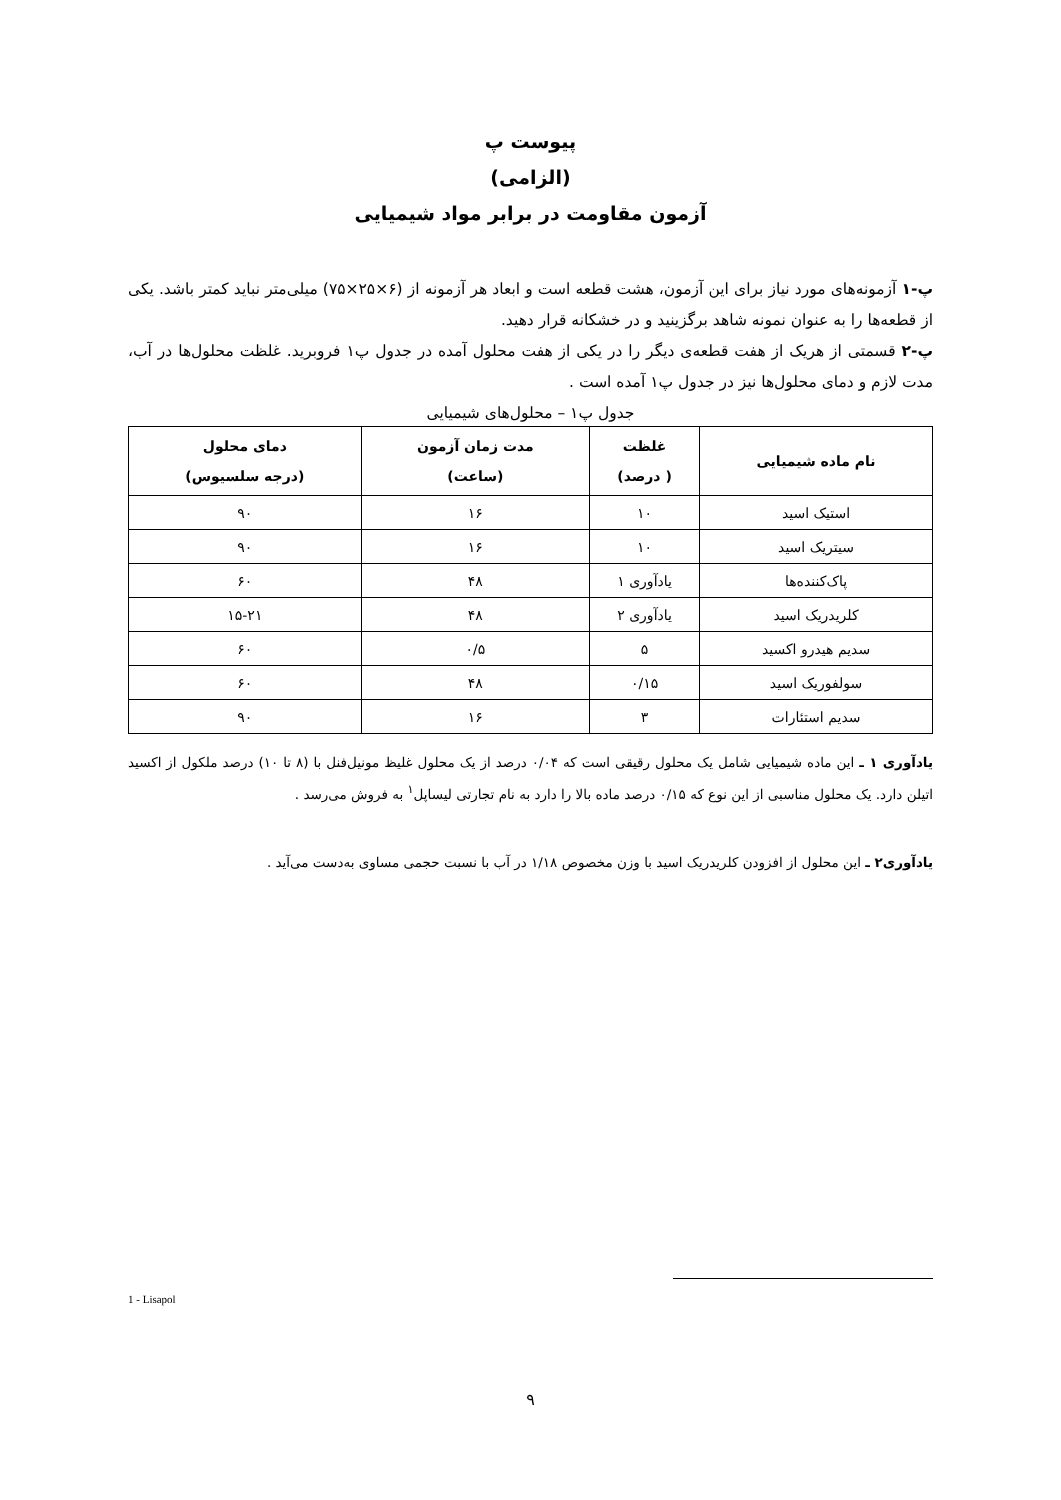پیوست پ
(الزامی)
آزمون مقاومت در برابر مواد شیمیایی
پ-۱ آزمونه‌های مورد نیاز برای این آزمون، هشت قطعه است و ابعاد هر آزمونه از (۶×۲۵×۷۵) میلی‌متر نباید کمتر باشد. یکی از قطعه‌ها را به عنوان نمونه شاهد برگزینید و در خشکانه قرار دهید.
پ-۲ قسمتی از هریک از هفت قطعه‌ی دیگر را در یکی از هفت محلول آمده در جدول پ۱ فروبرید. غلظت محلول‌ها در آب، مدت لازم و دمای محلول‌ها نیز در جدول پ۱ آمده است .
جدول پ۱ – محلول‌های شیمیایی
| نام ماده شیمیایی | غلظت ( درصد) | مدت زمان آزمون (ساعت) | دمای محلول (درجه سلسیوس) |
| --- | --- | --- | --- |
| استیک اسید | ۱۰ | ۱۶ | ۹۰ |
| سیتریک اسید | ۱۰ | ۱۶ | ۹۰ |
| پاک‌کننده‌ها | یادآوری ۱ | ۴۸ | ۶۰ |
| کلریدریک اسید | یادآوری ۲ | ۴۸ | ۱۵-۲۱ |
| سدیم هیدرو اکسید | ۵ | ۰/۵ | ۶۰ |
| سولفوریک اسید | ۰/۱۵ | ۴۸ | ۶۰ |
| سدیم استئارات | ۳ | ۱۶ | ۹۰ |
یادآوری ۱ ـ این ماده شیمیایی شامل یک محلول رقیقی است که ۰/۰۴ درصد از یک محلول غلیظ مونیل‌فنل با (۸ تا ۱۰) درصد ملکول از اکسید اتیلن دارد. یک محلول مناسبی از این نوع که ۰/۱۵ درصد ماده بالا را دارد به نام تجارتی لیساپل<sup>۱</sup> به فروش می‌رسد .
یادآوری۲ ـ این محلول از افزودن کلریدریک اسید با وزن مخصوص ۱/۱۸ در آب با نسبت حجمی مساوی به‌دست می‌آید .
1 - Lisapol
۹